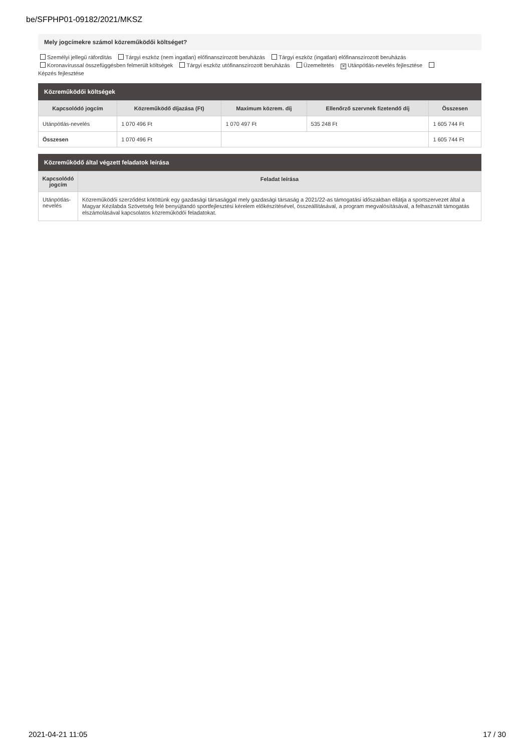be/SFPHP01-09182/2021/MKSZ
Mely jogcímekre számol közreműködői költséget?
Személyi jellegű ráfordítás Tárgyi eszköz (nem ingatlan) előfinanszírozott beruházás Tárgyi eszköz (ingatlan) előfinanszírozott beruházás
Koronavírussal összefüggésben felmerült költségek Tárgyi eszköz utófinanszírozott beruházás Üzemeltetés ✕ Utánpótlás-nevelés fejlesztése
Képzés fejlesztése
Közreműködői költségek
| Kapcsolódó jogcím | Közreműködő díjazása (Ft) | Maximum közrem. díj | Ellenőrző szervnek fizetendő díj | Összesen |
| --- | --- | --- | --- | --- |
| Utánpótlás-nevelés | 1 070 496 Ft | 1 070 497 Ft | 535 248 Ft | 1 605 744 Ft |
| Összesen | 1 070 496 Ft | | | 1 605 744 Ft |
Közreműködő által végzett feladatok leírása
| Kapcsolódó jogcím | Feladat leírása |
| --- | --- |
| Utánpótlás-nevelés | Közreműködői szerződést kötöttünk egy gazdasági társasággal mely gazdasági társaság a 2021/22-as támogatási időszakban ellátja a sportszervezet által a Magyar Kézilabda Szövetség felé benyújtandó sportfejlesztési kérelem előkészítésével, összeállításával, a program megvalósításával, a felhasznált támogatás elszámolásával kapcsolatos közreműködői feladatokat. |
2021-04-21 11:05 17 / 30